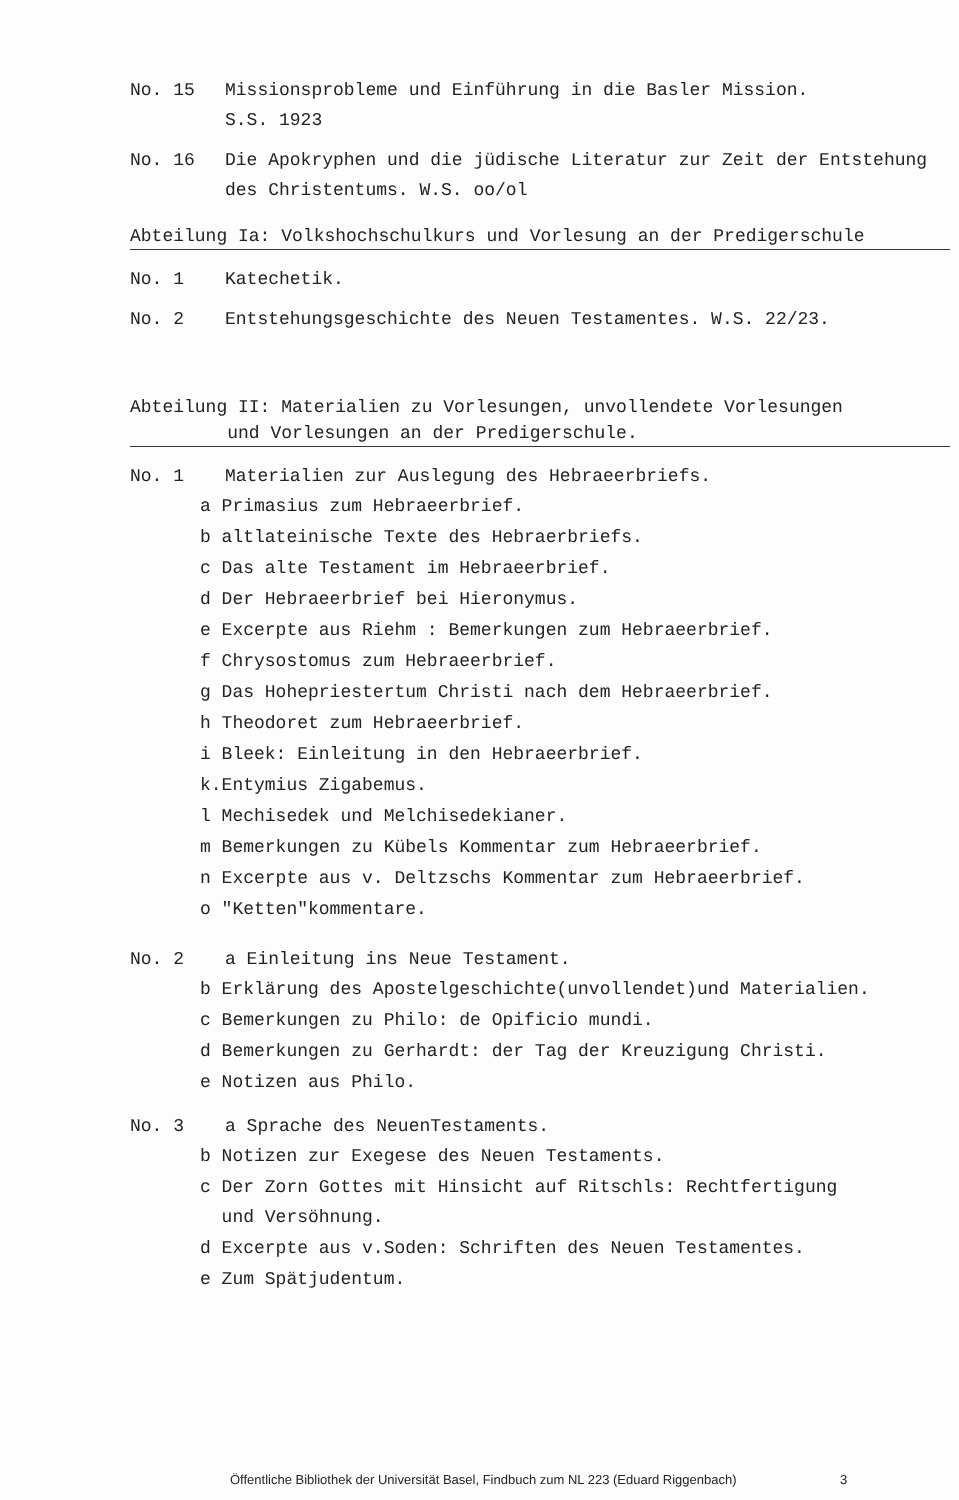No. 15 Missionsprobleme und Einführung in die Basler Mission.
S.S. 1923
No. 16 Die Apokryphen und die jüdische Literatur zur Zeit der Entstehung des Christentums. W.S. oo/ol
Abteilung Ia: Volkshochschulkurs und Vorlesung an der Predigerschule
No. 1 Katechetik.
No. 2 Entstehungsgeschichte des Neuen Testamentes. W.S. 22/23.
Abteilung II: Materialien zu Vorlesungen, unvollendete Vorlesungen
und Vorlesungen an der Predigerschule.
No. 1 Materialien zur Auslegung des Hebraeerbriefs.
a Primasius zum Hebraeerbrief.
b altlateinische Texte des Hebraerbriefs.
c Das alte Testament im Hebraeerbrief.
d Der Hebraeerbrief bei Hieronymus.
e Excerpte aus Riehm : Bemerkungen zum Hebraeerbrief.
f Chrysostomus zum Hebraeerbrief.
g Das Hohepriestertum Christi nach dem Hebraeerbrief.
h Theodoret zum Hebraeerbrief.
i Bleek: Einleitung in den Hebraeerbrief.
k.Entymius Zigabemus.
l Mechisedek und Melchisedekianer.
m Bemerkungen zu Kübels Kommentar zum Hebraeerbrief.
n Excerpte aus v. Deltzschs Kommentar zum Hebraeerbrief.
o "Ketten"kommentare.
No. 2 a Einleitung ins Neue Testament.
b Erklärung des Apostelgeschichte(unvollendet)und Materialien.
c Bemerkungen zu Philo: de Opificio mundi.
d Bemerkungen zu Gerhardt: der Tag der Kreuzigung Christi.
e Notizen aus Philo.
No. 3 a Sprache des NeuenTestaments.
b Notizen zur Exegese des Neuen Testaments.
c Der Zorn Gottes mit Hinsicht auf Ritschls: Rechtfertigung
und Versöhnung.
d Excerpte aus v.Soden: Schriften des Neuen Testamentes.
e Zum Spätjudentum.
Öffentliche Bibliothek der Universität Basel, Findbuch zum NL 223 (Eduard Riggenbach) 3